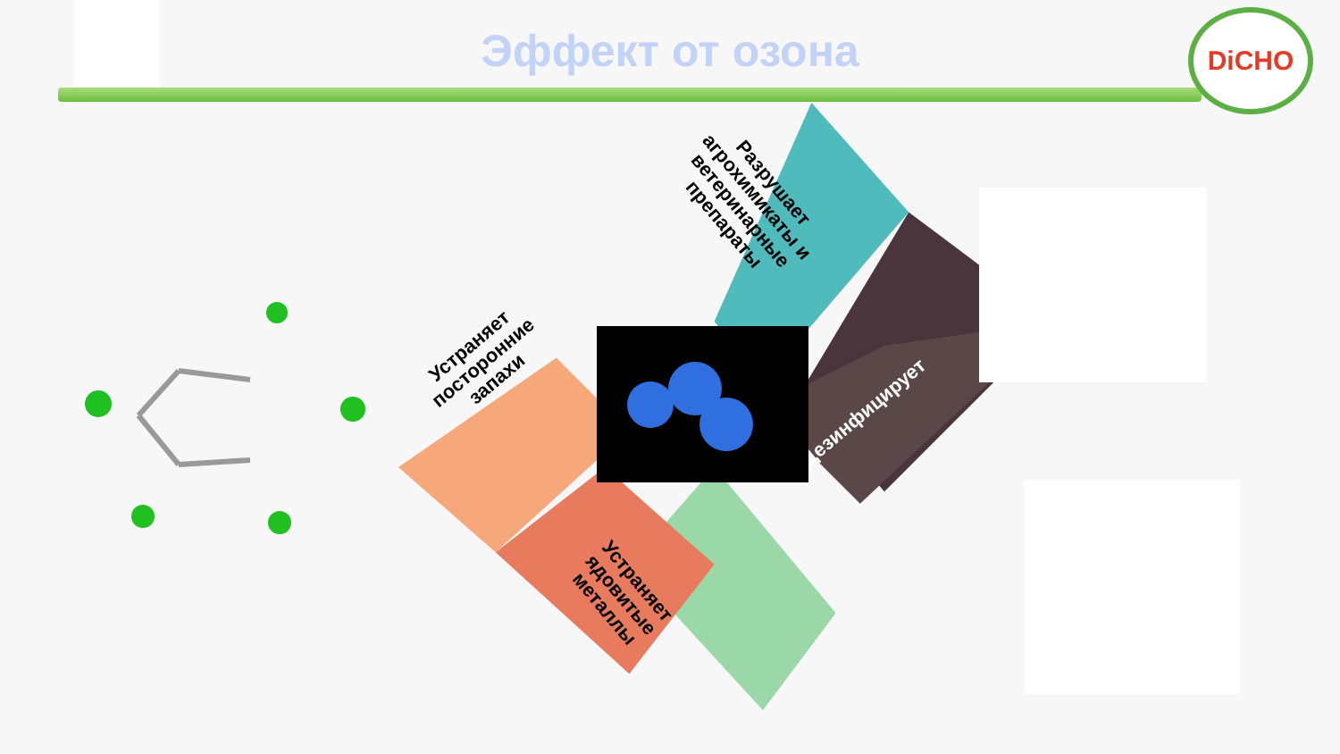Эффект от озона
DiCHO
Разрушает
агрохимикаты и
ветеринарные
препараты
Устраняет
посторонние
запахи
Дезинфицирует
Устраняет
ядовитые
металлы